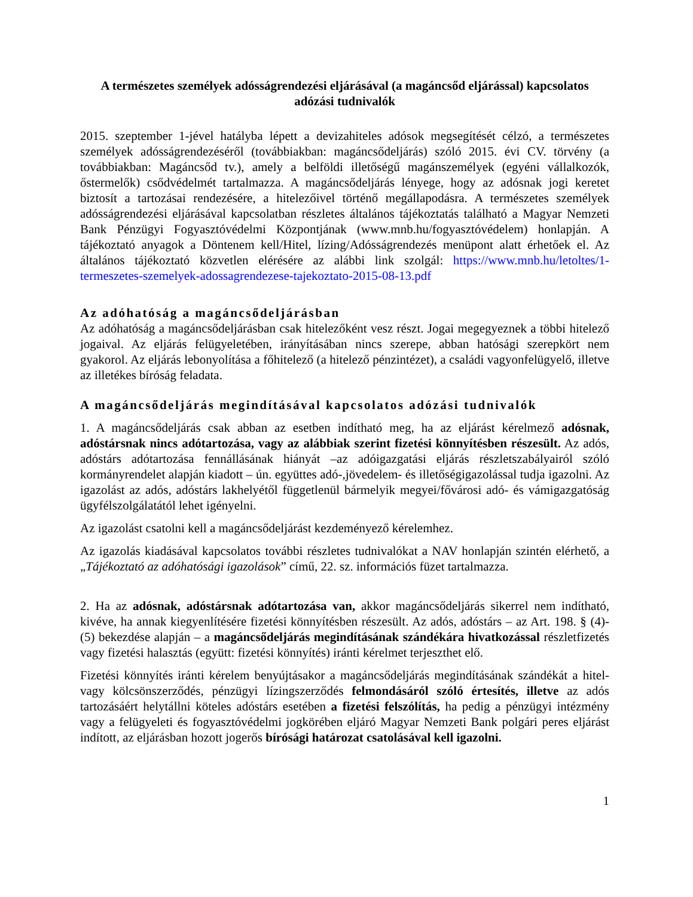A természetes személyek adósságrendezési eljárásával (a magáncsőd eljárással) kapcsolatos adózási tudnivalók
2015. szeptember 1-jével hatályba lépett a devizahiteles adósok megsegítését célzó, a természetes személyek adósságrendezéséről (továbbiakban: magáncsődeljárás) szóló 2015. évi CV. törvény (a továbbiakban: Magáncsőd tv.), amely a belföldi illetőségű magánszemélyek (egyéni vállalkozók, őstermelők) csődvédelmét tartalmazza. A magáncsődeljárás lényege, hogy az adósnak jogi keretet biztosít a tartozásai rendezésére, a hitelezőivel történő megállapodásra. A természetes személyek adósságrendezési eljárásával kapcsolatban részletes általános tájékoztatás található a Magyar Nemzeti Bank Pénzügyi Fogyasztóvédelmi Központjának (www.mnb.hu/fogyasztóvédelem) honlapján. A tájékoztató anyagok a Döntenem kell/Hitel, lízing/Adósságrendezés menüpont alatt érhetőek el. Az általános tájékoztató közvetlen elérésére az alábbi link szolgál: https://www.mnb.hu/letoltes/1-termeszetes-szemelyek-adossagrendezese-tajekoztato-2015-08-13.pdf
Az adóhatóság a magáncsődeljárásban
Az adóhatóság a magáncsődeljárásban csak hitelezőként vesz részt. Jogai megegyeznek a többi hitelező jogaival. Az eljárás felügyeletében, irányításában nincs szerepe, abban hatósági szerepkört nem gyakorol. Az eljárás lebonyolítása a főhitelező (a hitelező pénzintézet), a családi vagyonfelügyelő, illetve az illetékes bíróság feladata.
A magáncsődeljárás megindításával kapcsolatos adózási tudnivalók
1. A magáncsődeljárás csak abban az esetben indítható meg, ha az eljárást kérelmező adósnak, adóstársnak nincs adótartozása, vagy az alábbiak szerint fizetési könnyítésben részesült. Az adós, adóstárs adótartozása fennállásának hiányát –az adóigazgatási eljárás részletszabályairól szóló kormányrendelet alapján kiadott – ún. együttes adó-,jövedelem- és illetőségigazolással tudja igazolni. Az igazolást az adós, adóstárs lakhelyétől függetlenül bármelyik megyei/fővárosi adó- és vámigazgatóság ügyfélszolgálatától lehet igényelni.
Az igazolást csatolni kell a magáncsődeljárást kezdeményező kérelemhez.
Az igazolás kiadásával kapcsolatos további részletes tudnivalókat a NAV honlapján szintén elérhető, a „Tájékoztató az adóhatósági igazolások” című, 22. sz. információs füzet tartalmazza.
2. Ha az adósnak, adóstársnak adótartozása van, akkor magáncsődeljárás sikerrel nem indítható, kivéve, ha annak kiegyenlítésére fizetési könnyítésben részesült. Az adós, adóstárs – az Art. 198. § (4)-(5) bekezdése alapján – a magáncsődeljárás megindításának szándékára hivatkozással részletfizetés vagy fizetési halasztás (együtt: fizetési könnyítés) iránti kérelmet terjeszthet elő.
Fizetési könnyítés iránti kérelem benyújtásakor a magáncsődeljárás megindításának szándékát a hitel- vagy kölcsönszerződés, pénzügyi lízingszerződés felmondásáról szóló értesítés, illetve az adós tartozásáért helytállni köteles adóstárs esetében a fizetési felszólítás, ha pedig a pénzügyi intézmény vagy a felügyeleti és fogyasztóvédelmi jogkörében eljáró Magyar Nemzeti Bank polgári peres eljárást indított, az eljárásban hozott jogerős bírósági határozat csatolásával kell igazolni.
1